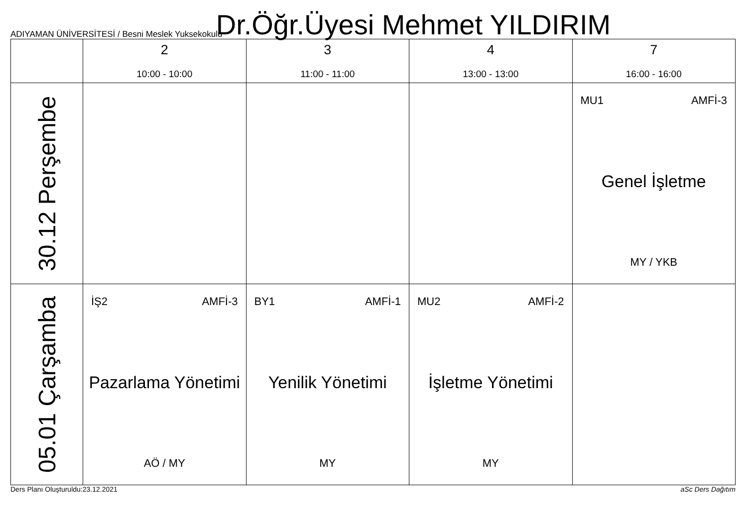Dr.Öğr.Üyesi Mehmet YILDIRIM
ADIYAMAN ÜNİVERSİTESİ / Besni Meslek Yuksekokulu
| | 2 10:00 - 10:00 | 3 11:00 - 11:00 | 4 13:00 - 13:00 | 7 16:00 - 16:00 |
| --- | --- | --- | --- | --- |
| 30.12 Perşembe | | | | MU1 AMFİ-3 Genel İşletme MY / YKB |
| 05.01 Çarşamba | İŞ2 AMFİ-3 Pazarlama Yönetimi AÖ / MY | BY1 AMFİ-1 Yenilik Yönetimi MY | MU2 AMFİ-2 İşletme Yönetimi MY | |
Ders Planı Oluşturuldu:23.12.2021 aSc Ders Dağıtım